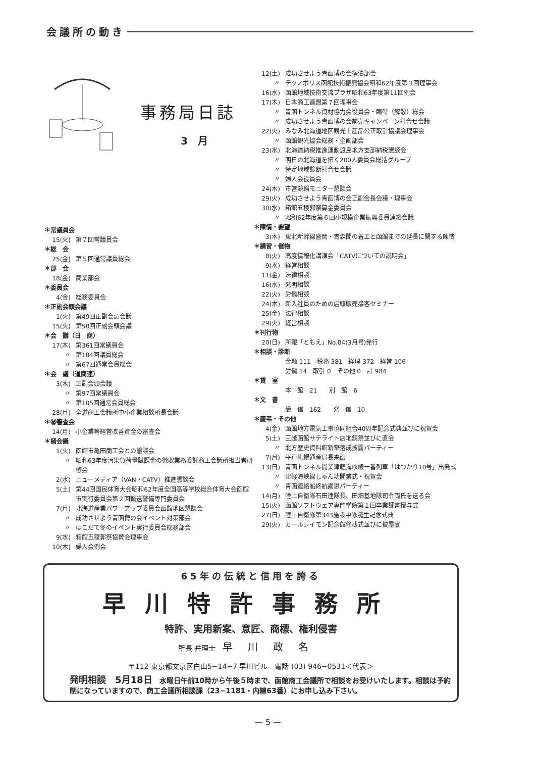会議所の動き
事務局日誌
3　月
＊常議員会
15(火) 第７回常議員会
＊総　会
25(金) 第５回通常議員総会
＊部　会
18(金) 商業部会
＊委員会
4(金) 総務委員会
＊正副会頭会議
1(火) 第49回正副会頭会議
15(火) 第50回正副会頭会議
＊会　議（日　商）
17(木) 第361回常議員会
〃 第104回議員総会
〃 第67回通常会員総会
＊会　議（道商連）
3(木) 正副会頭会議
〃 第97回常議員会
〃 第105回通常会員総会
28(月) 全道商工会議所中小企業相談所長会議
＊㊙審査会
14(月) 小企業等経営改善資金の審査会
＊諸会議
1(火) 函館市亀田商工会との懇談会
〃 昭和63年度汚染負荷量賦課金の徴収業務委託商工会議所担当者研修会
2(水) ニューメディア（VAN・CATV）推進懇談会
5(土) 第44回国民体育大会昭和62年度全国高等学校総合体育大会函館市実行委員会第２回輸送警備専門委員会
7(月) 北海道産業パワーアップ委員会函館地区懇談会
〃 成功させよう青函博の会イベント対策部会
〃 はこだて冬のイベント実行委員会総務部会
9(水) 箱館五稜郭祭協賛会理事会
10(木) 婦人会例会
12(土) 成功させよう青函博の会宿泊部会
〃 テクノポリス函館技術振興協会昭和62年度第３回理事会
16(水) 函館地域技術交流プラザ昭和63年度第11回例会
17(木) 日本商工連盟第７回理事会
〃 青函トンネル資材協力会役員会・臨時（解散）総会
〃 成功させよう青函博の会前売キャンペーン打合せ会議
22(火) みなみ北海道地区観光土産品公正取引協議会理事会
〃 函館観光協会総務・企画部会
23(水) 北海道納税推進運動渡島地方支部納税懇談会
〃 明日の北海道を拓く200人委員会総括グループ
〃 特定地域診断打合せ会議
〃 婦人会役員会
24(木) 市営競輪モニター懇談会
29(火) 成功させよう青函博の会正副会長会議・理事会
30(水) 箱館五稜郭祭募金委員会
〃 昭和62年度第６回小規模企業振興委員連絡会議
＊陳情・要望
3(木) 東北新幹線盛岡・青森間の着工と函館までの延長に関する陳情
＊講習・催物
8(火) 高度情報化講演会「CATVについての説明会」
9(水) 経営相談
11(金) 法律相談
16(水) 発明相談
22(火) 労働相談
24(木) 新入社員のための店頭販売接客セミナー
25(金) 法律相談
29(火) 経営相談
＊刊行物
20(日) 所報「ともえ」No.84(3月号)発行
＊相談・診断
金融 111　税務 381　経理 372　経営 106
労働 14　取引 0　その他 0　計 984
＊貸　室
本　館　21　　別　館　6
＊文　書
受　信　162　　発　信　10
＊慶弔・その他
4(金) 函館地方電気工事協同組合40周年記念式典並びに祝賀会
5(土) 三越函館サテライト店地鎮祭並びに直会
〃 北方歴史資料館新築落成披露パーティー
7(月) 平戸札幌通産局長来函
13(日) 青函トンネル開業津軽海峡線一番列車「はつかり10号」出発式
〃 津軽海峡線しゅん功開業式・祝賀会
〃 青函連絡船終航謝恩パーティー
14(月) 陸上自衛隊石田連隊長、田畑基地隊司令両氏を送る会
15(火) 函館ソフトウェア専門学院第１回卒業証書授与式
27(日) 陸上自衛隊第343施設中隊誕生記念式典
29(火) カールレイモン記念館修祓式並びに披露宴
65年の伝統と信用を誇る
早川特許事務所
特許、実用新案、意匠、商標、権利侵害
所長 弁理士　早川政名
〒112 東京都文京区白山5−14−7 早川ビル　電話 (03) 946−0531＜代表＞
発明相談　5月18日　水曜日午前10時から午後５時まで、函館商工会議所で相談をお受けいたします。相談は予約制になっていますので、商工会議所相談課（23−1181・内線63番）にお申し込み下さい。
— 5 —